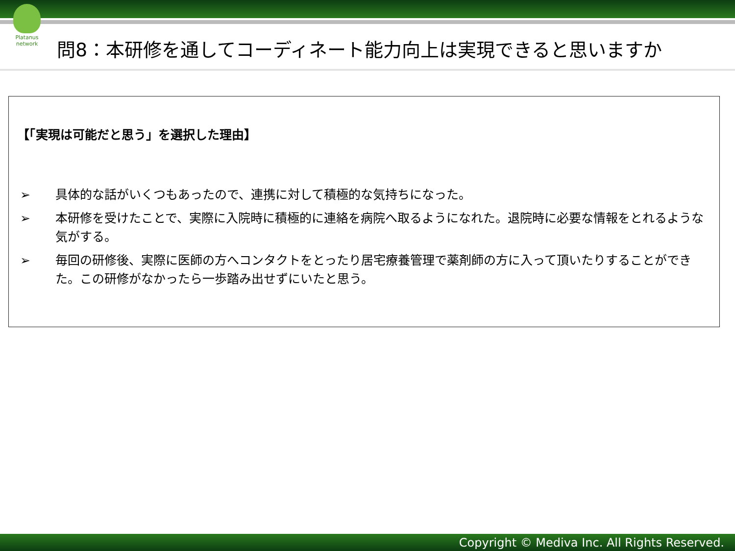Platanus network
問8：本研修を通してコーディネート能力向上は実現できると思いますか
【「実現は可能だと思う」を選択した理由】
➢ 具体的な話がいくつもあったので、連携に対して積極的な気持ちになった。
➢ 本研修を受けたことで、実際に入院時に積極的に連絡を病院へ取るようになれた。退院時に必要な情報をとれるような気がする。
➢ 毎回の研修後、実際に医師の方へコンタクトをとったり居宅療養管理で薬剤師の方に入って頂いたりすることができた。この研修がなかったら一歩踏み出せずにいたと思う。
Copyright © Mediva Inc. All Rights Reserved.